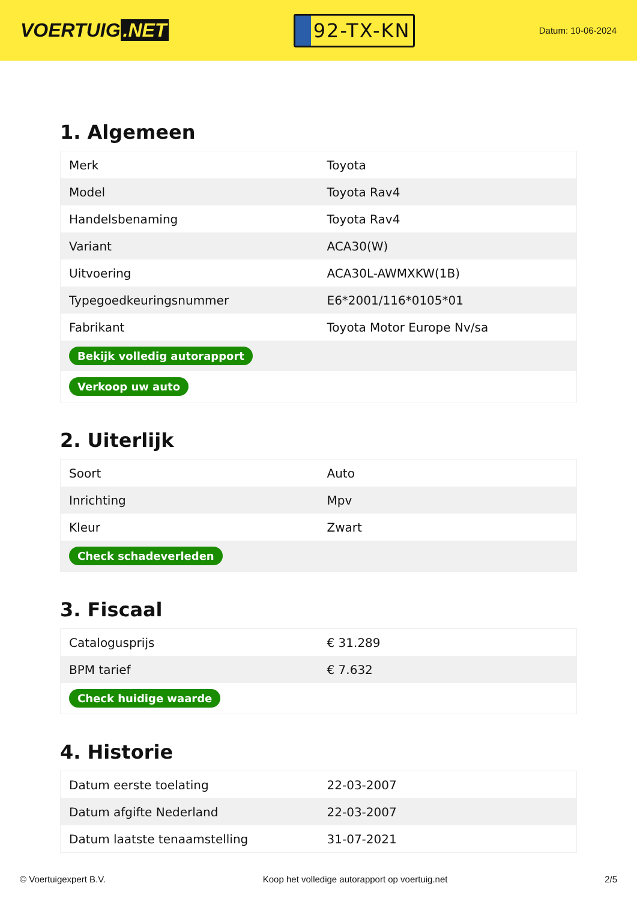VOERTUIG.NET
92-TX-KN
Datum: 10-06-2024
1. Algemeen
| Merk | Toyota |
| Model | Toyota Rav4 |
| Handelsbenaming | Toyota Rav4 |
| Variant | ACA30(W) |
| Uitvoering | ACA30L-AWMXKW(1B) |
| Typegoedkeuringsnummer | E6*2001/116*0105*01 |
| Fabrikant | Toyota Motor Europe Nv/sa |
| Bekijk volledig autorapport | |
| Verkoop uw auto | |
2. Uiterlijk
| Soort | Auto |
| Inrichting | Mpv |
| Kleur | Zwart |
| Check schadeverleden | |
3. Fiscaal
| Catalogusprijs | € 31.289 |
| BPM tarief | € 7.632 |
| Check huidige waarde | |
4. Historie
| Datum eerste toelating | 22-03-2007 |
| Datum afgifte Nederland | 22-03-2007 |
| Datum laatste tenaamstelling | 31-07-2021 |
© Voertuigexpert B.V. Koop het volledige autorapport op voertuig.net 2/5